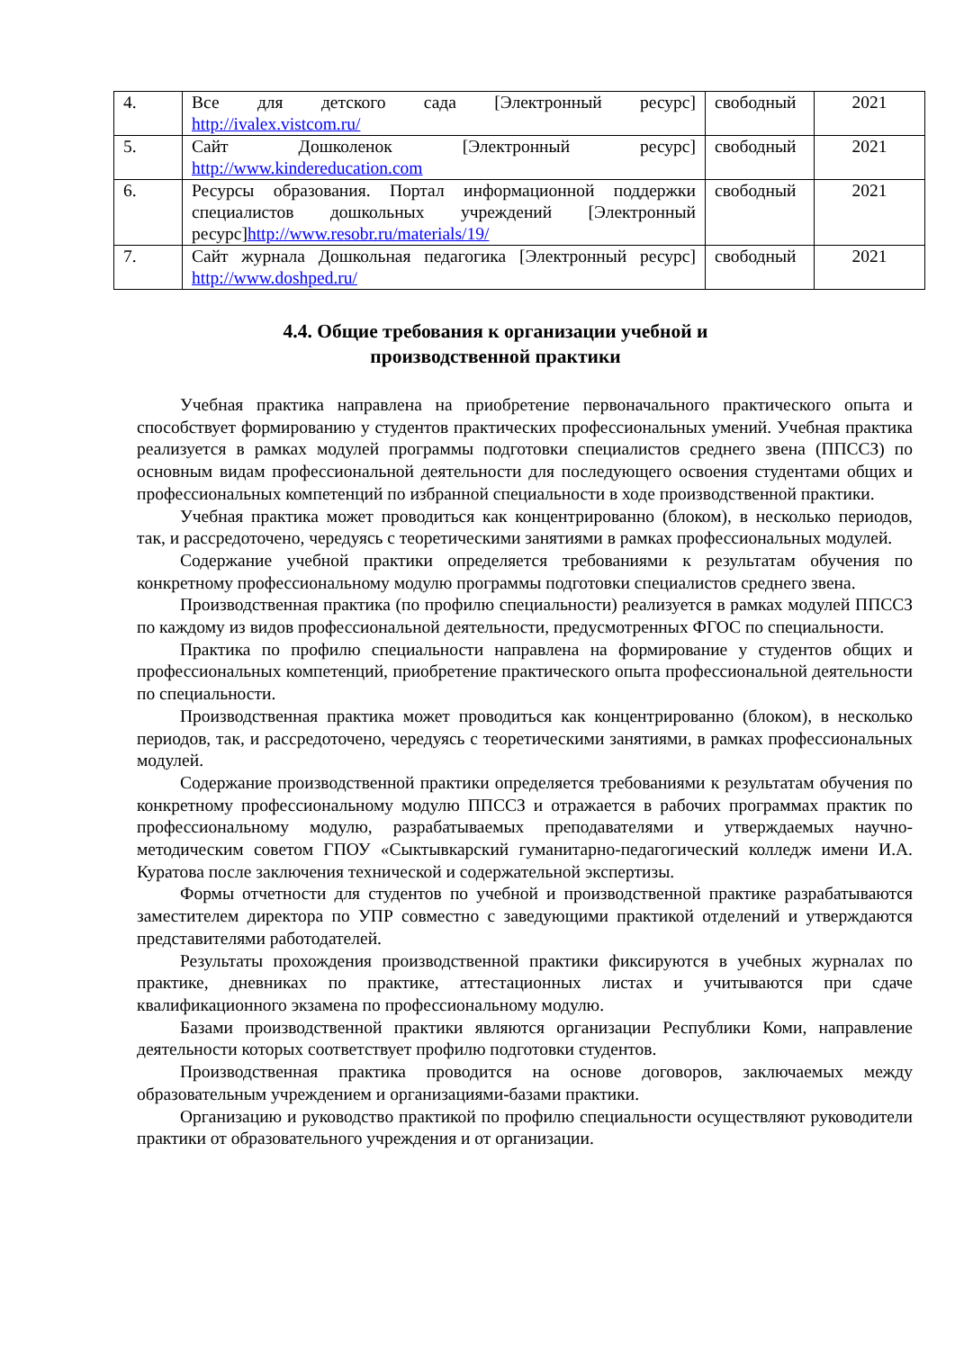| 4. | Все для детского сада [Электронный ресурс] http://ivalex.vistcom.ru/ | свободный | 2021 |
| 5. | Сайт Дошколенок [Электронный ресурс] http://www.kindereducation.com | свободный | 2021 |
| 6. | Ресурсы образования. Портал информационной поддержки специалистов дошкольных учреждений [Электронный ресурс] http://www.resobr.ru/materials/19/ | свободный | 2021 |
| 7. | Сайт журнала Дошкольная педагогика [Электронный ресурс] http://www.doshped.ru/ | свободный | 2021 |
4.4. Общие требования к организации учебной и
производственной практики
Учебная практика направлена на приобретение первоначального практического опыта и способствует формированию у студентов практических профессиональных умений. Учебная практика реализуется в рамках модулей программы подготовки специалистов среднего звена (ППССЗ) по основным видам профессиональной деятельности для последующего освоения студентами общих и профессиональных компетенций по избранной специальности в ходе производственной практики.
Учебная практика может проводиться как концентрированно (блоком), в несколько периодов, так, и рассредоточено, чередуясь с теоретическими занятиями в рамках профессиональных модулей.
Содержание учебной практики определяется требованиями к результатам обучения по конкретному профессиональному модулю программы подготовки специалистов среднего звена.
Производственная практика (по профилю специальности) реализуется в рамках модулей ППССЗ по каждому из видов профессиональной деятельности, предусмотренных ФГОС по специальности.
Практика по профилю специальности направлена на формирование у студентов общих и профессиональных компетенций, приобретение практического опыта профессиональной деятельности по специальности.
Производственная практика может проводиться как концентрированно (блоком), в несколько периодов, так, и рассредоточено, чередуясь с теоретическими занятиями, в рамках профессиональных модулей.
Содержание производственной практики определяется требованиями к результатам обучения по конкретному профессиональному модулю ППССЗ и отражается в рабочих программах практик по профессиональному модулю, разрабатываемых преподавателями и утверждаемых научно-методическим советом ГПОУ «Сыктывкарский гуманитарно-педагогический колледж имени И.А. Куратова после заключения технической и содержательной экспертизы.
Формы отчетности для студентов по учебной и производственной практике разрабатываются заместителем директора по УПР совместно с заведующими практикой отделений и утверждаются представителями работодателей.
Результаты прохождения производственной практики фиксируются в учебных журналах по практике, дневниках по практике, аттестационных листах и учитываются при сдаче квалификационного экзамена по профессиональному модулю.
Базами производственной практики являются организации Республики Коми, направление деятельности которых соответствует профилю подготовки студентов.
Производственная практика проводится на основе договоров, заключаемых между образовательным учреждением и организациями-базами практики.
Организацию и руководство практикой по профилю специальности осуществляют руководители практики от образовательного учреждения и от организации.